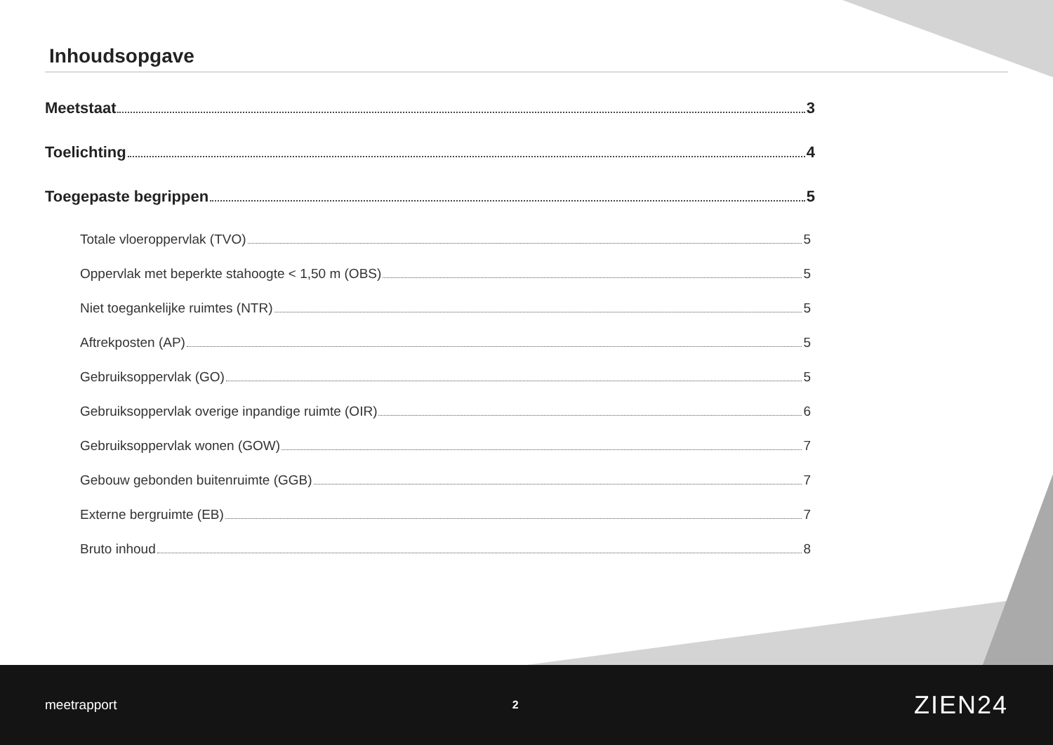Inhoudsopgave
Meetstaat 3
Toelichting 4
Toegepaste begrippen 5
Totale vloeroppervlak (TVO) 5
Oppervlak met beperkte stahoogte < 1,50 m (OBS) 5
Niet toegankelijke ruimtes (NTR) 5
Aftrekposten (AP) 5
Gebruiksoppervlak (GO) 5
Gebruiksoppervlak overige inpandige ruimte (OIR) 6
Gebruiksoppervlak wonen (GOW) 7
Gebouw gebonden buitenruimte (GGB) 7
Externe bergruimte (EB) 7
Bruto inhoud 8
meetrapport 2 ZIEN24